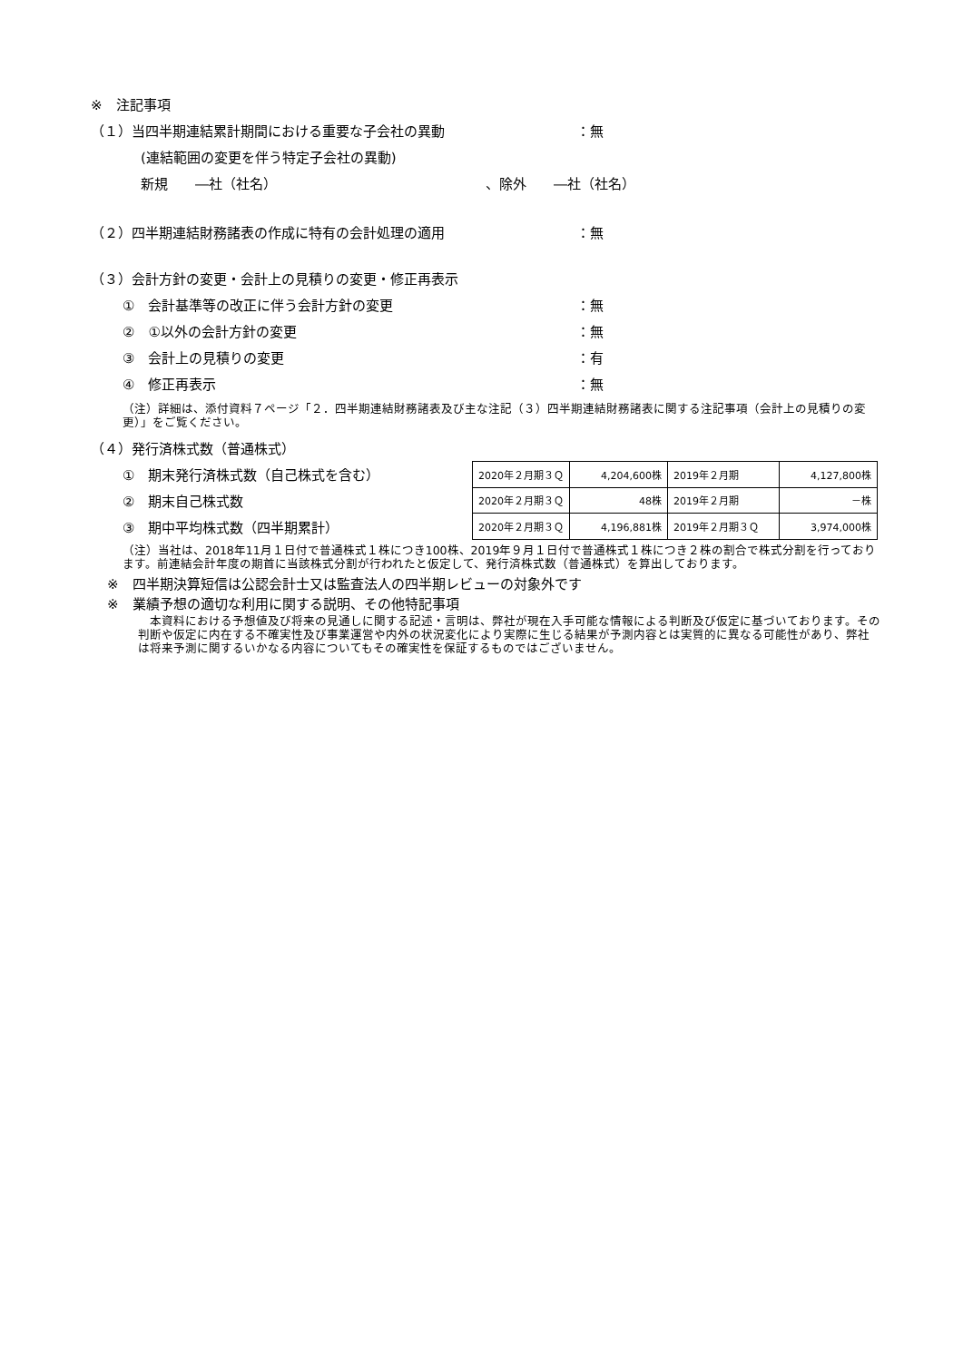※　注記事項
（１）当四半期連結累計期間における重要な子会社の異動 ：無
(連結範囲の変更を伴う特定子会社の異動)
新規　　―社（社名） 、除外　　―社（社名）
（２）四半期連結財務諸表の作成に特有の会計処理の適用 ：無
（３）会計方針の変更・会計上の見積りの変更・修正再表示
①　会計基準等の改正に伴う会計方針の変更 ：無
②　①以外の会計方針の変更 ：無
③　会計上の見積りの変更 ：有
④　修正再表示 ：無
（注）詳細は、添付資料７ページ「２．四半期連結財務諸表及び主な注記（３）四半期連結財務諸表に関する注記事項（会計上の見積りの変更）」をご覧ください。
（４）発行済株式数（普通株式）
①　期末発行済株式数（自己株式を含む）
②　期末自己株式数
③　期中平均株式数（四半期累計）
| 2020年２月期３Ｑ | 4,204,600株 | 2019年２月期 | 4,127,800株 |
| 2020年２月期３Ｑ | 48株 | 2019年２月期 | －株 |
| 2020年２月期３Ｑ | 4,196,881株 | 2019年２月期３Ｑ | 3,974,000株 |
（注）当社は、2018年11月１日付で普通株式１株につき100株、2019年９月１日付で普通株式１株につき２株の割合で株式分割を行っております。前連結会計年度の期首に当該株式分割が行われたと仮定して、発行済株式数（普通株式）を算出しております。
※　四半期決算短信は公認会計士又は監査法人の四半期レビューの対象外です
※　業績予想の適切な利用に関する説明、その他特記事項
　本資料における予想値及び将来の見通しに関する記述・言明は、弊社が現在入手可能な情報による判断及び仮定に基づいております。その判断や仮定に内在する不確実性及び事業運営や内外の状況変化により実際に生じる結果が予測内容とは実質的に異なる可能性があり、弊社は将来予測に関するいかなる内容についてもその確実性を保証するものではございません。